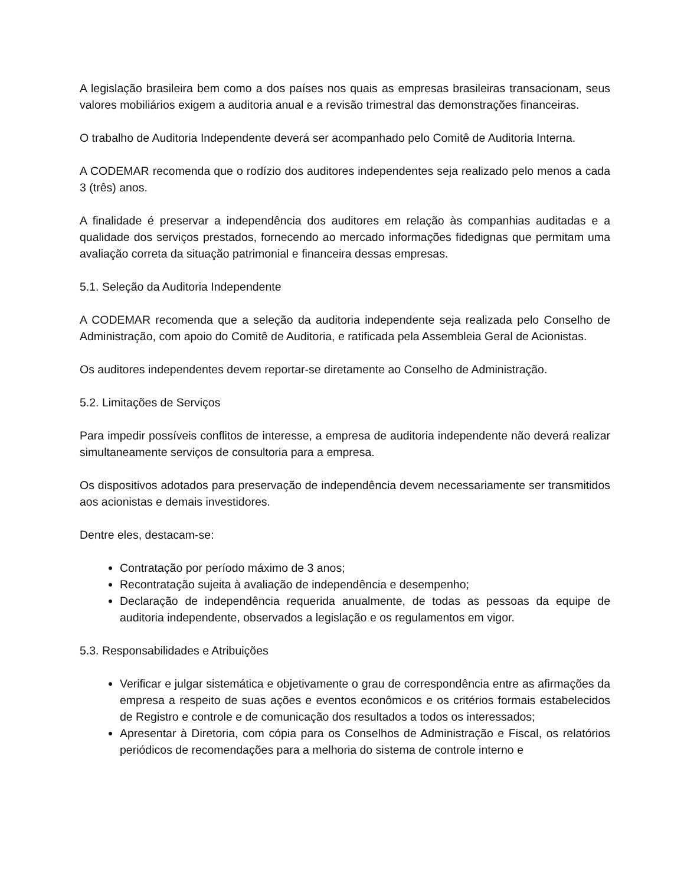A legislação brasileira bem como a dos países nos quais as empresas brasileiras transacionam, seus valores mobiliários exigem a auditoria anual e a revisão trimestral das demonstrações financeiras.
O trabalho de Auditoria Independente deverá ser acompanhado pelo Comitê de Auditoria Interna.
A CODEMAR recomenda que o rodízio dos auditores independentes seja realizado pelo menos a cada 3 (três) anos.
A finalidade é preservar a independência dos auditores em relação às companhias auditadas e a qualidade dos serviços prestados, fornecendo ao mercado informações fidedignas que permitam uma avaliação correta da situação patrimonial e financeira dessas empresas.
5.1. Seleção da Auditoria Independente
A CODEMAR recomenda que a seleção da auditoria independente seja realizada pelo Conselho de Administração, com apoio do Comitê de Auditoria, e ratificada pela Assembleia Geral de Acionistas.
Os auditores independentes devem reportar-se diretamente ao Conselho de Administração.
5.2. Limitações de Serviços
Para impedir possíveis conflitos de interesse, a empresa de auditoria independente não deverá realizar simultaneamente serviços de consultoria para a empresa.
Os dispositivos adotados para preservação de independência devem necessariamente ser transmitidos aos acionistas e demais investidores.
Dentre eles, destacam-se:
Contratação por período máximo de 3 anos;
Recontratação sujeita à avaliação de independência e desempenho;
Declaração de independência requerida anualmente, de todas as pessoas da equipe de auditoria independente, observados a legislação e os regulamentos em vigor.
5.3. Responsabilidades e Atribuições
Verificar e julgar sistemática e objetivamente o grau de correspondência entre as afirmações da empresa a respeito de suas ações e eventos econômicos e os critérios formais estabelecidos de Registro e controle e de comunicação dos resultados a todos os interessados;
Apresentar à Diretoria, com cópia para os Conselhos de Administração e Fiscal, os relatórios periódicos de recomendações para a melhoria do sistema de controle interno e